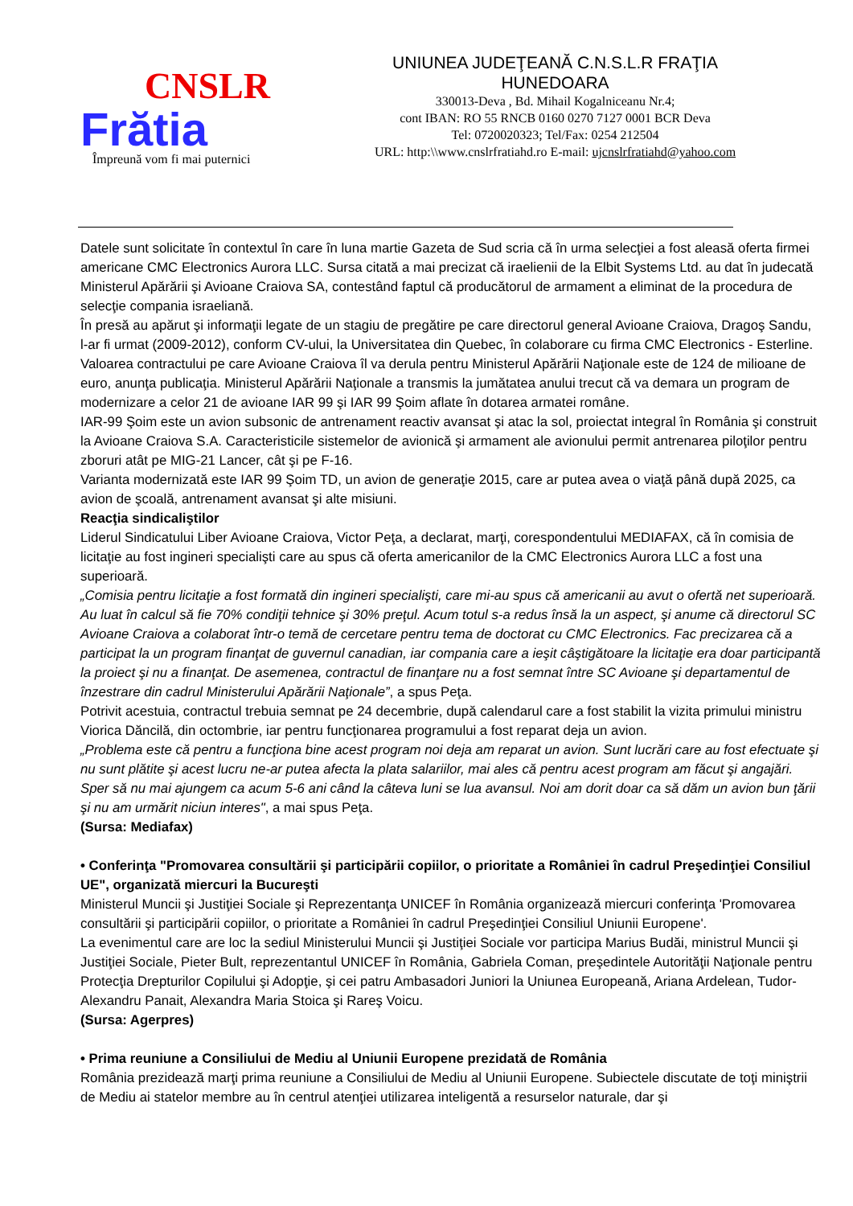CNSLR
Frătia
Împreună vom fi mai puternici
UNIUNEA JUDEŢEANĂ C.N.S.L.R FRAŢIA
HUNEDOARA
330013-Deva , Bd. Mihail Kogalniceanu Nr.4;
cont IBAN: RO 55 RNCB 0160 0270 7127 0001 BCR Deva
Tel: 0720020323; Tel/Fax: 0254 212504
URL: http:\\www.cnslrfratiahd.ro E-mail: ujcnslrfratiahd@yahoo.com
Datele sunt solicitate în contextul în care în luna martie Gazeta de Sud scria că în urma selecţiei a fost aleasă oferta firmei americane CMC Electronics Aurora LLC. Sursa citată a mai precizat că iraelienii de la Elbit Systems Ltd. au dat în judecată Ministerul Apărării şi Avioane Craiova SA, contestând faptul că producătorul de armament a eliminat de la procedura de selecţie compania israeliană.
În presă au apărut şi informaţii legate de un stagiu de pregătire pe care directorul general Avioane Craiova, Dragoş Sandu, l-ar fi urmat (2009-2012), conform CV-ului, la Universitatea din Quebec, în colaborare cu firma CMC Electronics - Esterline.
Valoarea contractului pe care Avioane Craiova îl va derula pentru Ministerul Apărării Naţionale este de 124 de milioane de euro, anunţa publicaţia. Ministerul Apărării Naţionale a transmis la jumătatea anului trecut că va demara un program de modernizare a celor 21 de avioane IAR 99 şi IAR 99 Şoim aflate în dotarea armatei române.
IAR-99 Şoim este un avion subsonic de antrenament reactiv avansat şi atac la sol, proiectat integral în România şi construit la Avioane Craiova S.A. Caracteristicile sistemelor de avionică şi armament ale avionului permit antrenarea piloţilor pentru zboruri atât pe MIG-21 Lancer, cât şi pe F-16.
Varianta modernizată este IAR 99 Şoim TD, un avion de generaţie 2015, care ar putea avea o viaţă până după 2025, ca avion de şcoală, antrenament avansat şi alte misiuni.
Reacţia sindicaliştilor
Liderul Sindicatului Liber Avioane Craiova, Victor Peţa, a declarat, marţi, corespondentului MEDIAFAX, că în comisia de licitaţie au fost ingineri specialişti care au spus că oferta americanilor de la CMC Electronics Aurora LLC a fost una superioară.
„Comisia pentru licitaţie a fost formată din ingineri specialişti, care mi-au spus că americanii au avut o ofertă net superioară. Au luat în calcul să fie 70% condiţii tehnice şi 30% preţul. Acum totul s-a redus însă la un aspect, şi anume că directorul SC Avioane Craiova a colaborat într-o temă de cercetare pentru tema de doctorat cu CMC Electronics. Fac precizarea că a participat la un program finanţat de guvernul canadian, iar compania care a ieşit câştigătoare la licitaţie era doar participantă la proiect şi nu a finanţat. De asemenea, contractul de finanţare nu a fost semnat între SC Avioane şi departamentul de înzestrare din cadrul Ministerului Apărării Naţionale”, a spus Peţa.
Potrivit acestuia, contractul trebuia semnat pe 24 decembrie, după calendarul care a fost stabilit la vizita primului ministru Viorica Dăncilă, din octombrie, iar pentru funcţionarea programului a fost reparat deja un avion.
„Problema este că pentru a funcţiona bine acest program noi deja am reparat un avion. Sunt lucrări care au fost efectuate şi nu sunt plătite şi acest lucru ne-ar putea afecta la plata salariilor, mai ales că pentru acest program am făcut şi angajări. Sper să nu mai ajungem ca acum 5-6 ani când la câteva luni se lua avansul. Noi am dorit doar ca să dăm un avion bun ţării şi nu am urmărit niciun interes", a mai spus Peţa.
(Sursa: Mediafax)
• Conferinţa "Promovarea consultării şi participării copiilor, o prioritate a României în cadrul Preşedinţiei Consiliul UE", organizată miercuri la Bucureşti
Ministerul Muncii şi Justiţiei Sociale şi Reprezentanţa UNICEF în România organizează miercuri conferinţa 'Promovarea consultării şi participării copiilor, o prioritate a României în cadrul Preşedinţiei Consiliul Uniunii Europene'.
La evenimentul care are loc la sediul Ministerului Muncii şi Justiţiei Sociale vor participa Marius Budăi, ministrul Muncii şi Justiţiei Sociale, Pieter Bult, reprezentantul UNICEF în România, Gabriela Coman, preşedintele Autorităţii Naţionale pentru Protecţia Drepturilor Copilului şi Adopţie, şi cei patru Ambasadori Juniori la Uniunea Europeană, Ariana Ardelean, Tudor-Alexandru Panait, Alexandra Maria Stoica şi Rareş Voicu.
(Sursa: Agerpres)
• Prima reuniune a Consiliului de Mediu al Uniunii Europene prezidată de România
România prezidează marţi prima reuniune a Consiliului de Mediu al Uniunii Europene. Subiectele discutate de toţi miniştrii de Mediu ai statelor membre au în centrul atenţiei utilizarea inteligentă a resurselor naturale, dar şi